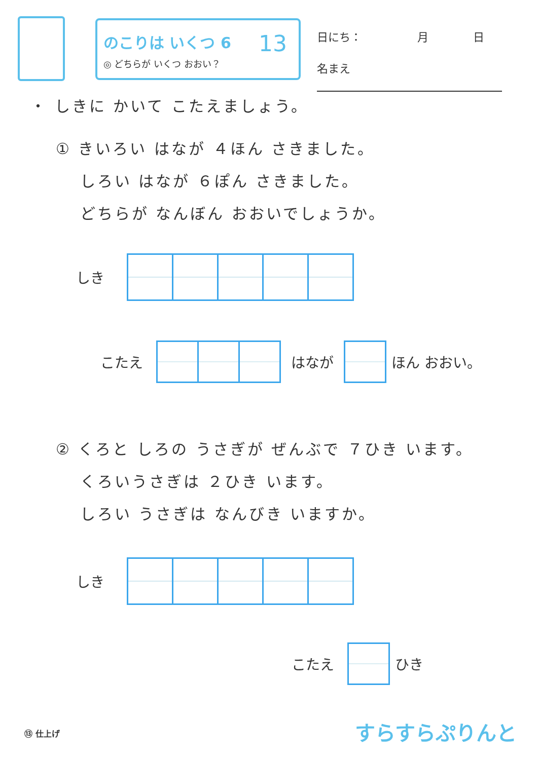のこりは いくつ 6
◎ どちらが いくつ おおい？
13
日にち：　　　　　月　　　　日
名まえ
・ しきに かいて こたえましょう。
① きいろい はなが ４ほん さきました。
　 しろい はなが ６ぽん さきました。
　 どちらが なんぼん おおいでしょうか。
しき
こたえ はなが ほん おおい。
② くろと しろの うさぎが ぜんぶで ７ひき います。
　 くろいうさぎは ２ひき います。
　 しろい うさぎは なんびき いますか。
しき
こたえ ひき
⑬ 仕上げ すらすらぷりんと